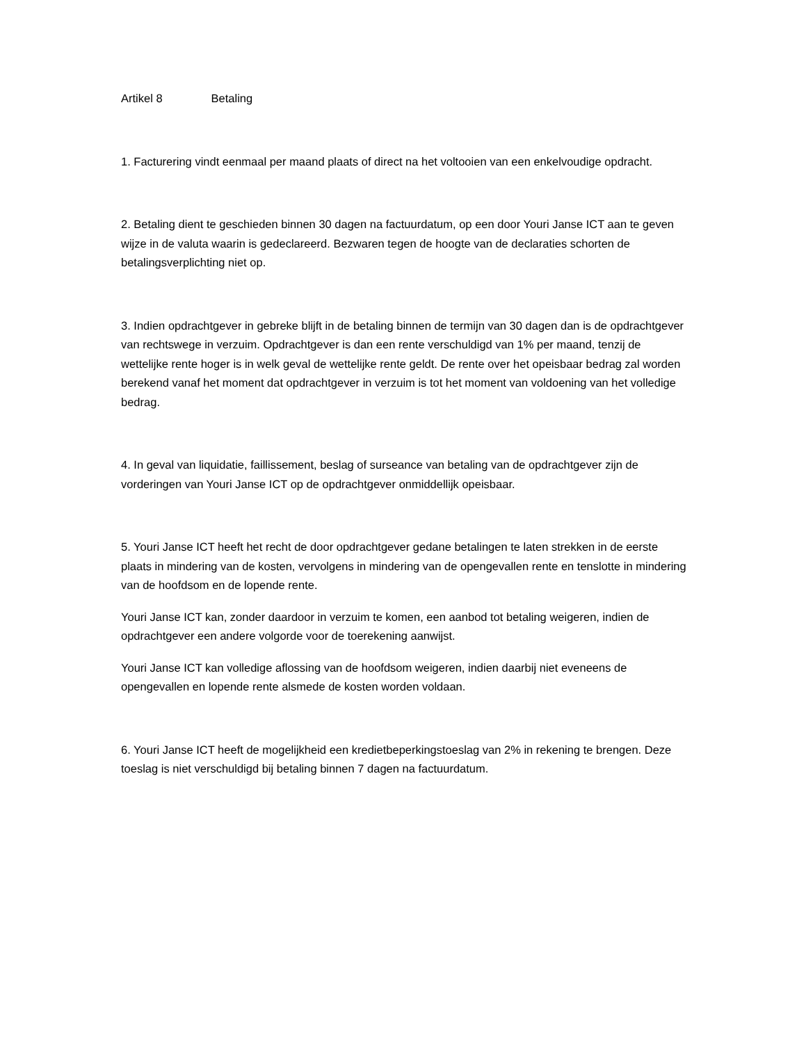Artikel 8 Betaling
1. Facturering vindt eenmaal per maand plaats of direct na het voltooien van een enkelvoudige opdracht.
2. Betaling dient te geschieden binnen 30 dagen na factuurdatum, op een door Youri Janse ICT aan te geven wijze in de valuta waarin is gedeclareerd. Bezwaren tegen de hoogte van de declaraties schorten de betalingsverplichting niet op.
3. Indien opdrachtgever in gebreke blijft in de betaling binnen de termijn van 30 dagen dan is de opdrachtgever van rechtswege in verzuim. Opdrachtgever is dan een rente verschuldigd van 1% per maand, tenzij de wettelijke rente hoger is in welk geval de wettelijke rente geldt. De rente over het opeisbaar bedrag zal worden berekend vanaf het moment dat opdrachtgever in verzuim is tot het moment van voldoening van het volledige bedrag.
4. In geval van liquidatie, faillissement, beslag of surseance van betaling van de opdrachtgever zijn de vorderingen van Youri Janse ICT op de opdrachtgever onmiddellijk opeisbaar.
5. Youri Janse ICT heeft het recht de door opdrachtgever gedane betalingen te laten strekken in de eerste plaats in mindering van de kosten, vervolgens in mindering van de opengevallen rente en tenslotte in mindering van de hoofdsom en de lopende rente.
Youri Janse ICT kan, zonder daardoor in verzuim te komen, een aanbod tot betaling weigeren, indien de opdrachtgever een andere volgorde voor de toerekening aanwijst.
Youri Janse ICT kan volledige aflossing van de hoofdsom weigeren, indien daarbij niet eveneens de opengevallen en lopende rente alsmede de kosten worden voldaan.
6. Youri Janse ICT heeft de mogelijkheid een kredietbeperkingstoeslag van 2% in rekening te brengen. Deze toeslag is niet verschuldigd bij betaling binnen 7 dagen na factuurdatum.